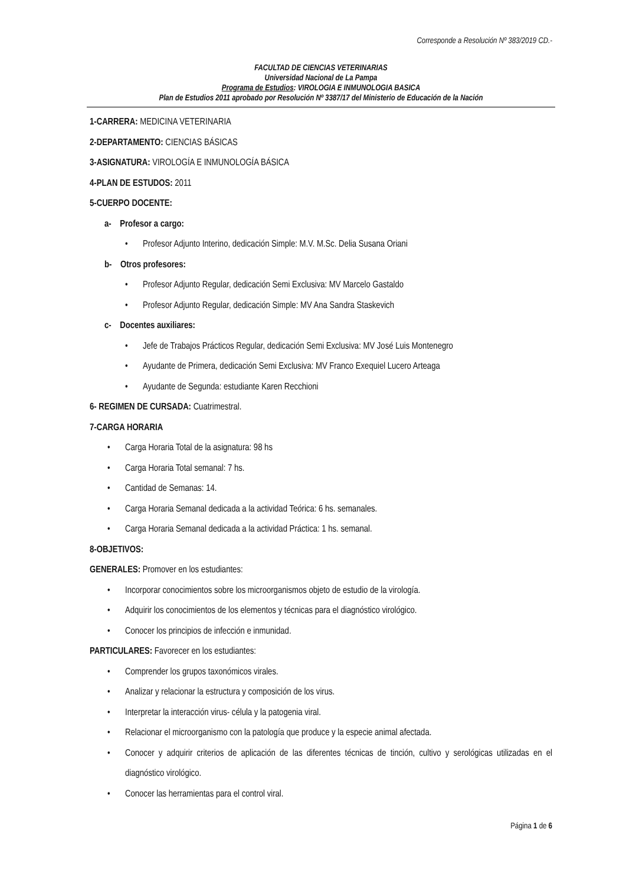Corresponde a Resolución Nº 383/2019 CD.-
FACULTAD DE CIENCIAS VETERINARIAS
Universidad Nacional de La Pampa
Programa de Estudios: VIROLOGIA E INMUNOLOGIA BASICA
Plan de Estudios 2011 aprobado por Resolución Nº 3387/17 del Ministerio de Educación de la Nación
1-CARRERA: MEDICINA VETERINARIA
2-DEPARTAMENTO: CIENCIAS BÁSICAS
3-ASIGNATURA: VIROLOGÍA E INMUNOLOGÍA BÁSICA
4-PLAN DE ESTUDOS: 2011
5-CUERPO DOCENTE:
a- Profesor a cargo:
• Profesor Adjunto Interino, dedicación Simple: M.V. M.Sc. Delia Susana Oriani
b- Otros profesores:
• Profesor Adjunto Regular, dedicación Semi Exclusiva: MV Marcelo Gastaldo
• Profesor Adjunto Regular, dedicación Simple: MV Ana Sandra Staskevich
c- Docentes auxiliares:
• Jefe de Trabajos Prácticos Regular, dedicación Semi Exclusiva: MV José Luis Montenegro
• Ayudante de Primera, dedicación Semi Exclusiva: MV Franco Exequiel Lucero Arteaga
• Ayudante de Segunda: estudiante Karen Recchioni
6- REGIMEN DE CURSADA: Cuatrimestral.
7-CARGA HORARIA
• Carga Horaria Total de la asignatura: 98 hs
• Carga Horaria Total semanal: 7 hs.
• Cantidad de Semanas: 14.
• Carga Horaria Semanal dedicada a la actividad Teórica: 6 hs. semanales.
• Carga Horaria Semanal dedicada a la actividad Práctica: 1 hs. semanal.
8-OBJETIVOS:
GENERALES: Promover en los estudiantes:
• Incorporar conocimientos sobre los microorganismos objeto de estudio de la virología.
• Adquirir los conocimientos de los elementos y técnicas para el diagnóstico virológico.
• Conocer los principios de infección e inmunidad.
PARTICULARES: Favorecer en los estudiantes:
• Comprender los grupos taxonómicos virales.
• Analizar y relacionar la estructura y composición de los virus.
• Interpretar la interacción virus- célula y la patogenia viral.
• Relacionar el microorganismo con la patología que produce y la especie animal afectada.
• Conocer y adquirir criterios de aplicación de las diferentes técnicas de tinción, cultivo y serológicas utilizadas en el diagnóstico virológico.
• Conocer las herramientas para el control viral.
Página 1 de 6